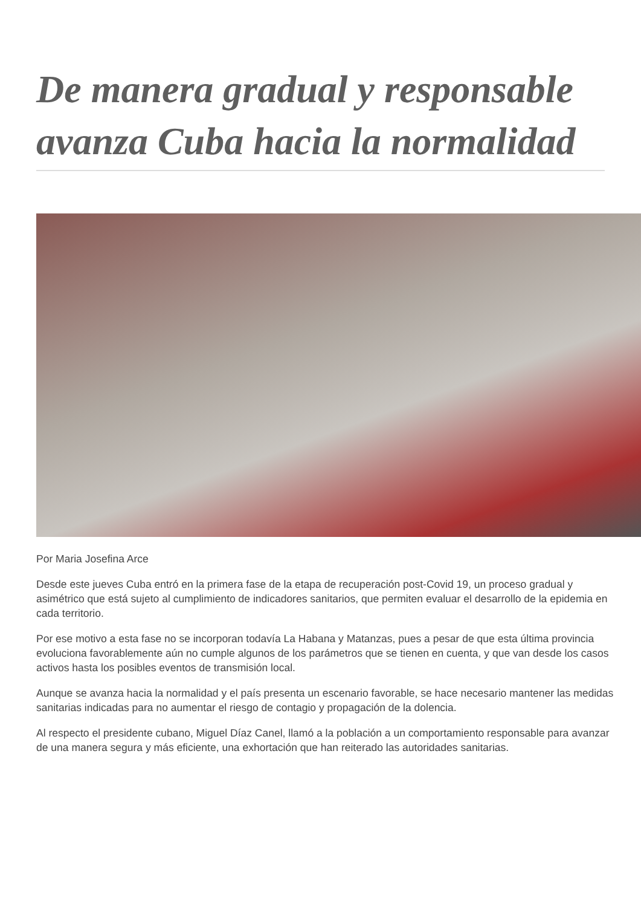De manera gradual y responsable avanza Cuba hacia la normalidad
Por Maria Josefina Arce
Desde este jueves Cuba entró en la primera fase de la etapa de recuperación post-Covid 19, un proceso gradual y asimétrico que está sujeto al cumplimiento de indicadores sanitarios, que permiten evaluar el desarrollo de la epidemia en cada territorio.
Por ese motivo a esta fase no se incorporan todavía La Habana y Matanzas, pues a pesar de que esta última provincia evoluciona favorablemente aún no cumple algunos de los parámetros que se tienen en cuenta, y que van desde los casos activos hasta los posibles eventos de transmisión local.
Aunque se avanza hacia la normalidad y el país presenta un escenario favorable, se hace necesario mantener las medidas sanitarias indicadas para no aumentar el riesgo de contagio y propagación de la dolencia.
Al respecto el presidente cubano, Miguel Díaz Canel, llamó a la población a un comportamiento responsable para avanzar de una manera segura y más eficiente, una exhortación que han reiterado las autoridades sanitarias.